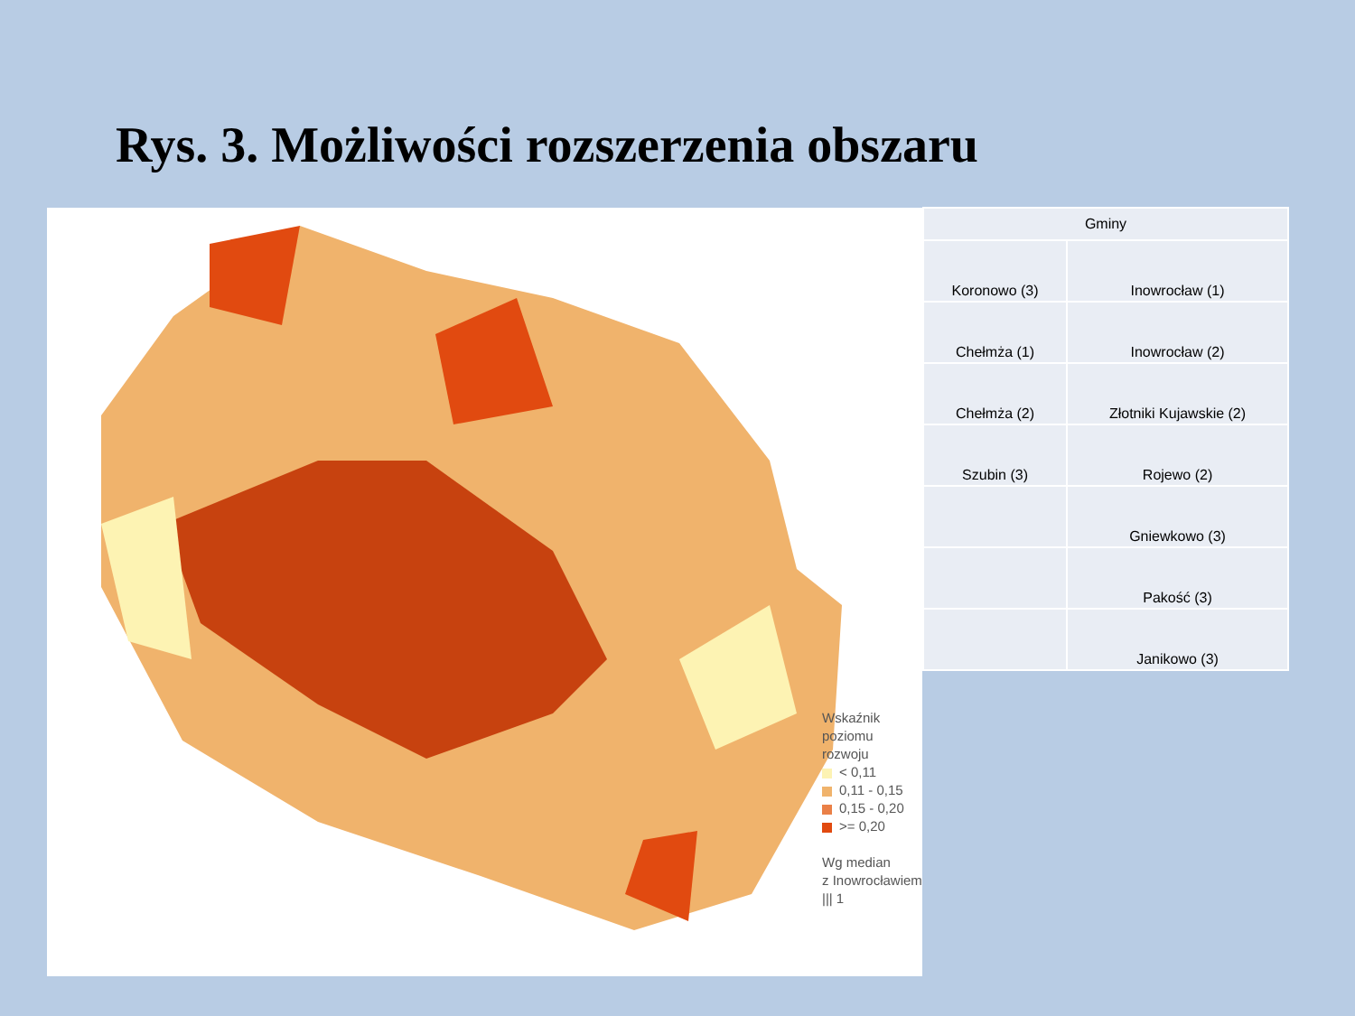Rys. 3. Możliwości rozszerzenia obszaru
Wskaźnik poziomu
rozwoju
< 0,11
0,11 - 0,15
0,15 - 0,20
>= 0,20
Wg median
z Inowrocławiem
||| 1
| Gminy | |
| Koronowo (3) | Inowrocław (1) |
| Chełmża (1) | Inowrocław (2) |
| Chełmża (2) | Złotniki Kujawskie (2) |
| Szubin (3) | Rojewo (2) |
| | Gniewkowo (3) |
| | Pakość (3) |
| | Janikowo (3) |